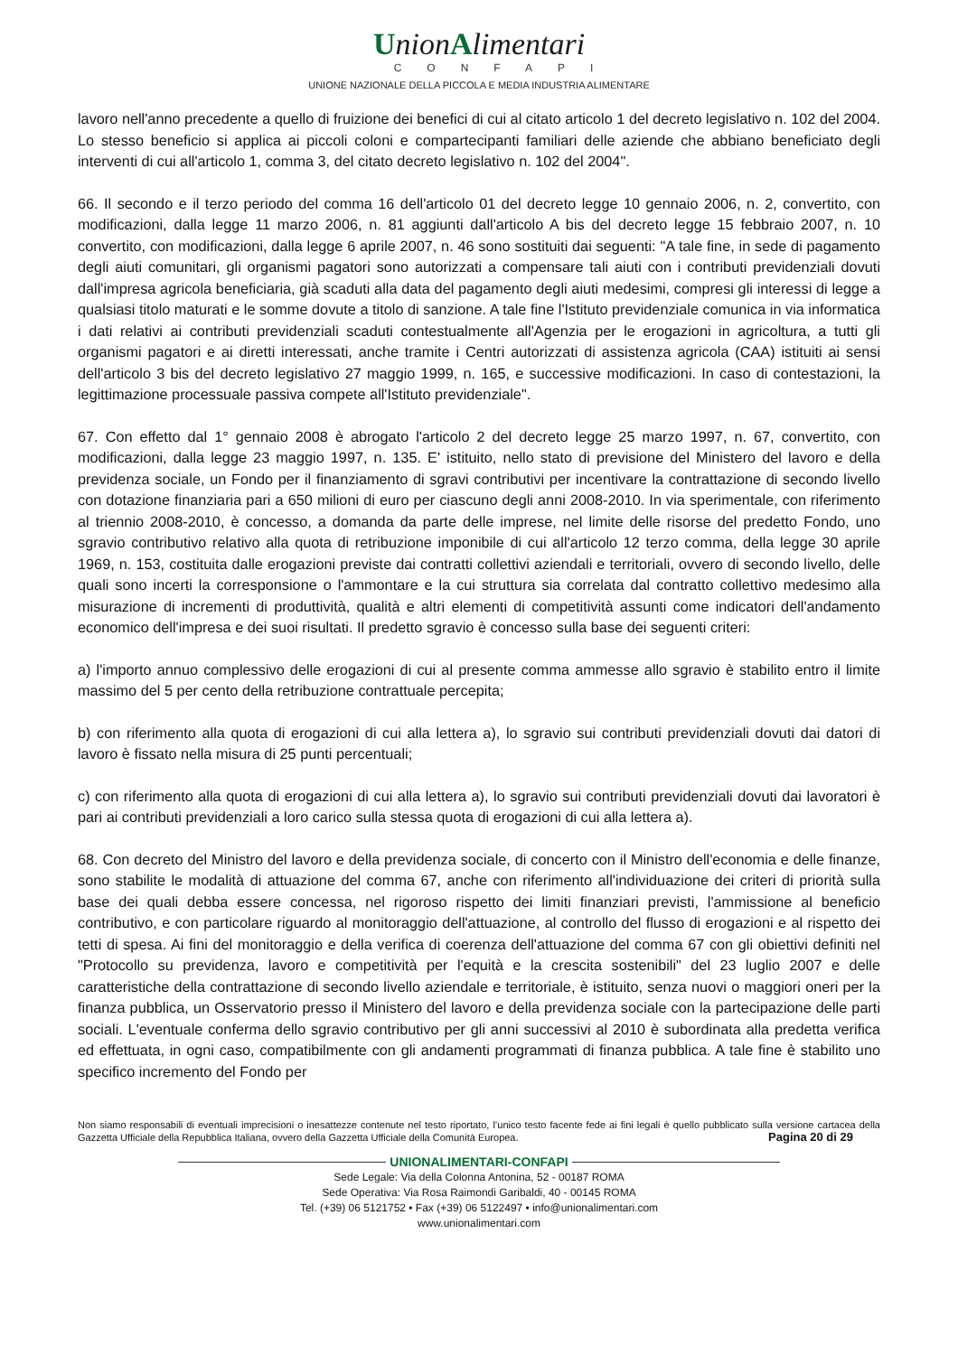UnionAlimentari
CONFAPI
UNIONE NAZIONALE DELLA PICCOLA E MEDIA INDUSTRIA ALIMENTARE
lavoro nell'anno precedente a quello di fruizione dei benefici di cui al citato articolo 1 del decreto legislativo n. 102 del 2004. Lo stesso beneficio si applica ai piccoli coloni e compartecipanti familiari delle aziende che abbiano beneficiato degli interventi di cui all'articolo 1, comma 3, del citato decreto legislativo n. 102 del 2004".
66. Il secondo e il terzo periodo del comma 16 dell'articolo 01 del decreto legge 10 gennaio 2006, n. 2, convertito, con modificazioni, dalla legge 11 marzo 2006, n. 81 aggiunti dall'articolo A bis del decreto legge 15 febbraio 2007, n. 10 convertito, con modificazioni, dalla legge 6 aprile 2007, n. 46 sono sostituiti dai seguenti: "A tale fine, in sede di pagamento degli aiuti comunitari, gli organismi pagatori sono autorizzati a compensare tali aiuti con i contributi previdenziali dovuti dall'impresa agricola beneficiaria, già scaduti alla data del pagamento degli aiuti medesimi, compresi gli interessi di legge a qualsiasi titolo maturati e le somme dovute a titolo di sanzione. A tale fine l'Istituto previdenziale comunica in via informatica i dati relativi ai contributi previdenziali scaduti contestualmente all'Agenzia per le erogazioni in agricoltura, a tutti gli organismi pagatori e ai diretti interessati, anche tramite i Centri autorizzati di assistenza agricola (CAA) istituiti ai sensi dell'articolo 3 bis del decreto legislativo 27 maggio 1999, n. 165, e successive modificazioni. In caso di contestazioni, la legittimazione processuale passiva compete all'Istituto previdenziale".
67. Con effetto dal 1° gennaio 2008 è abrogato l'articolo 2 del decreto legge 25 marzo 1997, n. 67, convertito, con modificazioni, dalla legge 23 maggio 1997, n. 135. E' istituito, nello stato di previsione del Ministero del lavoro e della previdenza sociale, un Fondo per il finanziamento di sgravi contributivi per incentivare la contrattazione di secondo livello con dotazione finanziaria pari a 650 milioni di euro per ciascuno degli anni 2008-2010. In via sperimentale, con riferimento al triennio 2008-2010, è concesso, a domanda da parte delle imprese, nel limite delle risorse del predetto Fondo, uno sgravio contributivo relativo alla quota di retribuzione imponibile di cui all'articolo 12 terzo comma, della legge 30 aprile 1969, n. 153, costituita dalle erogazioni previste dai contratti collettivi aziendali e territoriali, ovvero di secondo livello, delle quali sono incerti la corresponsione o l'ammontare e la cui struttura sia correlata dal contratto collettivo medesimo alla misurazione di incrementi di produttività, qualità e altri elementi di competitività assunti come indicatori dell'andamento economico dell'impresa e dei suoi risultati. Il predetto sgravio è concesso sulla base dei seguenti criteri:
a) l'importo annuo complessivo delle erogazioni di cui al presente comma ammesse allo sgravio è stabilito entro il limite massimo del 5 per cento della retribuzione contrattuale percepita;
b) con riferimento alla quota di erogazioni di cui alla lettera a), lo sgravio sui contributi previdenziali dovuti dai datori di lavoro è fissato nella misura di 25 punti percentuali;
c) con riferimento alla quota di erogazioni di cui alla lettera a), lo sgravio sui contributi previdenziali dovuti dai lavoratori è pari ai contributi previdenziali a loro carico sulla stessa quota di erogazioni di cui alla lettera a).
68. Con decreto del Ministro del lavoro e della previdenza sociale, di concerto con il Ministro dell'economia e delle finanze, sono stabilite le modalità di attuazione del comma 67, anche con riferimento all'individuazione dei criteri di priorità sulla base dei quali debba essere concessa, nel rigoroso rispetto dei limiti finanziari previsti, l'ammissione al beneficio contributivo, e con particolare riguardo al monitoraggio dell'attuazione, al controllo del flusso di erogazioni e al rispetto dei tetti di spesa. Ai fini del monitoraggio e della verifica di coerenza dell'attuazione del comma 67 con gli obiettivi definiti nel "Protocollo su previdenza, lavoro e competitività per l'equità e la crescita sostenibili" del 23 luglio 2007 e delle caratteristiche della contrattazione di secondo livello aziendale e territoriale, è istituito, senza nuovi o maggiori oneri per la finanza pubblica, un Osservatorio presso il Ministero del lavoro e della previdenza sociale con la partecipazione delle parti sociali. L'eventuale conferma dello sgravio contributivo per gli anni successivi al 2010 è subordinata alla predetta verifica ed effettuata, in ogni caso, compatibilmente con gli andamenti programmati di finanza pubblica. A tale fine è stabilito uno specifico incremento del Fondo per
Non siamo responsabili di eventuali imprecisioni o inesattezze contenute nel testo riportato, l’unico testo facente fede ai fini legali è quello pubblicato sulla versione cartacea della Gazzetta Ufficiale della Repubblica Italiana, ovvero della Gazzetta Ufficiale della Comunità Europea. Pagina 20 di 29
UNIONALIMENTARI-CONFAPI
Sede Legale: Via della Colonna Antonina, 52 - 00187 ROMA
Sede Operativa: Via Rosa Raimondi Garibaldi, 40 - 00145 ROMA
Tel. (+39) 06 5121752 • Fax (+39) 06 5122497 • info@unionalimentari.com
www.unionalimentari.com